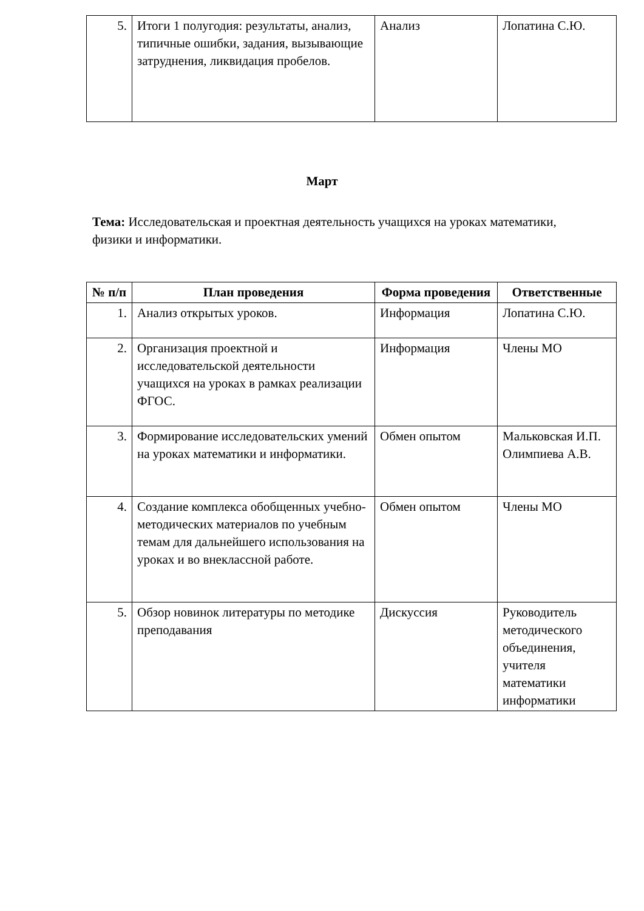| 5. | Итоги 1 полугодия: результаты, анализ, типичные ошибки, задания, вызывающие затруднения, ликвидация пробелов. | Анализ | Лопатина С.Ю. |
Март
Тема: Исследовательская и проектная деятельность учащихся на уроках математики, физики и информатики.
| № п/п | План проведения | Форма проведения | Ответственные |
| --- | --- | --- | --- |
| 1. | Анализ открытых уроков. | Информация | Лопатина С.Ю. |
| 2. | Организация проектной и исследовательской деятельности учащихся на уроках в рамках реализации ФГОС. | Информация | Члены МО |
| 3. | Формирование исследовательских умений на уроках математики и информатики. | Обмен опытом | Мальковская И.П. Олимпиева А.В. |
| 4. | Создание комплекса обобщенных учебно-методических материалов по учебным темам для дальнейшего использования на уроках и во внеклассной работе. | Обмен опытом | Члены МО |
| 5. | Обзор новинок литературы по методике преподавания | Дискуссия | Руководитель методического объединения, учителя математики информатики |